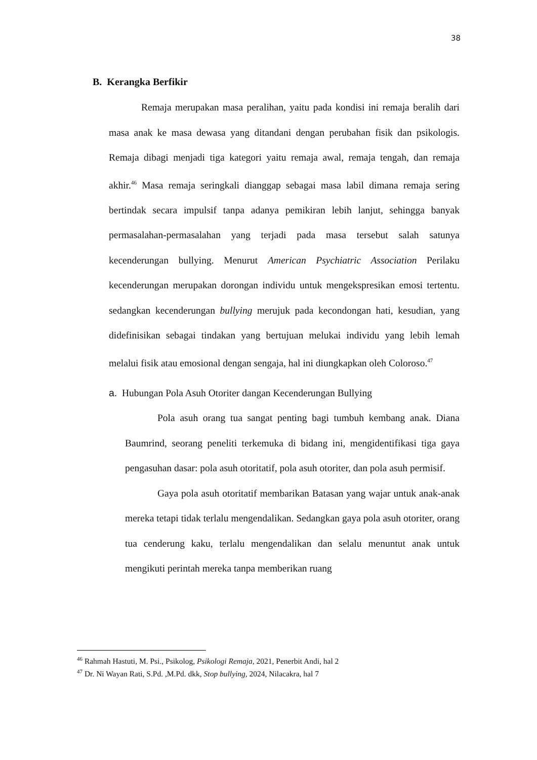38
B. Kerangka Berfikir
Remaja merupakan masa peralihan, yaitu pada kondisi ini remaja beralih dari masa anak ke masa dewasa yang ditandani dengan perubahan fisik dan psikologis. Remaja dibagi menjadi tiga kategori yaitu remaja awal, remaja tengah, dan remaja akhir.<sup>46</sup> Masa remaja seringkali dianggap sebagai masa labil dimana remaja sering bertindak secara impulsif tanpa adanya pemikiran lebih lanjut, sehingga banyak permasalahan-permasalahan yang terjadi pada masa tersebut salah satunya kecenderungan bullying. Menurut American Psychiatric Association Perilaku kecenderungan merupakan dorongan individu untuk mengekspresikan emosi tertentu. sedangkan kecenderungan bullying merujuk pada kecondongan hati, kesudian, yang didefinisikan sebagai tindakan yang bertujuan melukai individu yang lebih lemah melalui fisik atau emosional dengan sengaja, hal ini diungkapkan oleh Coloroso.<sup>47</sup>
a. Hubungan Pola Asuh Otoriter dangan Kecenderungan Bullying
Pola asuh orang tua sangat penting bagi tumbuh kembang anak. Diana Baumrind, seorang peneliti terkemuka di bidang ini, mengidentifikasi tiga gaya pengasuhan dasar: pola asuh otoritatif, pola asuh otoriter, dan pola asuh permisif.
Gaya pola asuh otoritatif membarikan Batasan yang wajar untuk anak-anak mereka tetapi tidak terlalu mengendalikan. Sedangkan gaya pola asuh otoriter, orang tua cenderung kaku, terlalu mengendalikan dan selalu menuntut anak untuk mengikuti perintah mereka tanpa memberikan ruang
<sup>46</sup> Rahmah Hastuti, M. Psi., Psikolog, Psikologi Remaja, 2021, Penerbit Andi, hal 2
<sup>47</sup> Dr. Ni Wayan Rati, S.Pd. ,M.Pd. dkk, Stop bullying, 2024, Nilacakra, hal 7